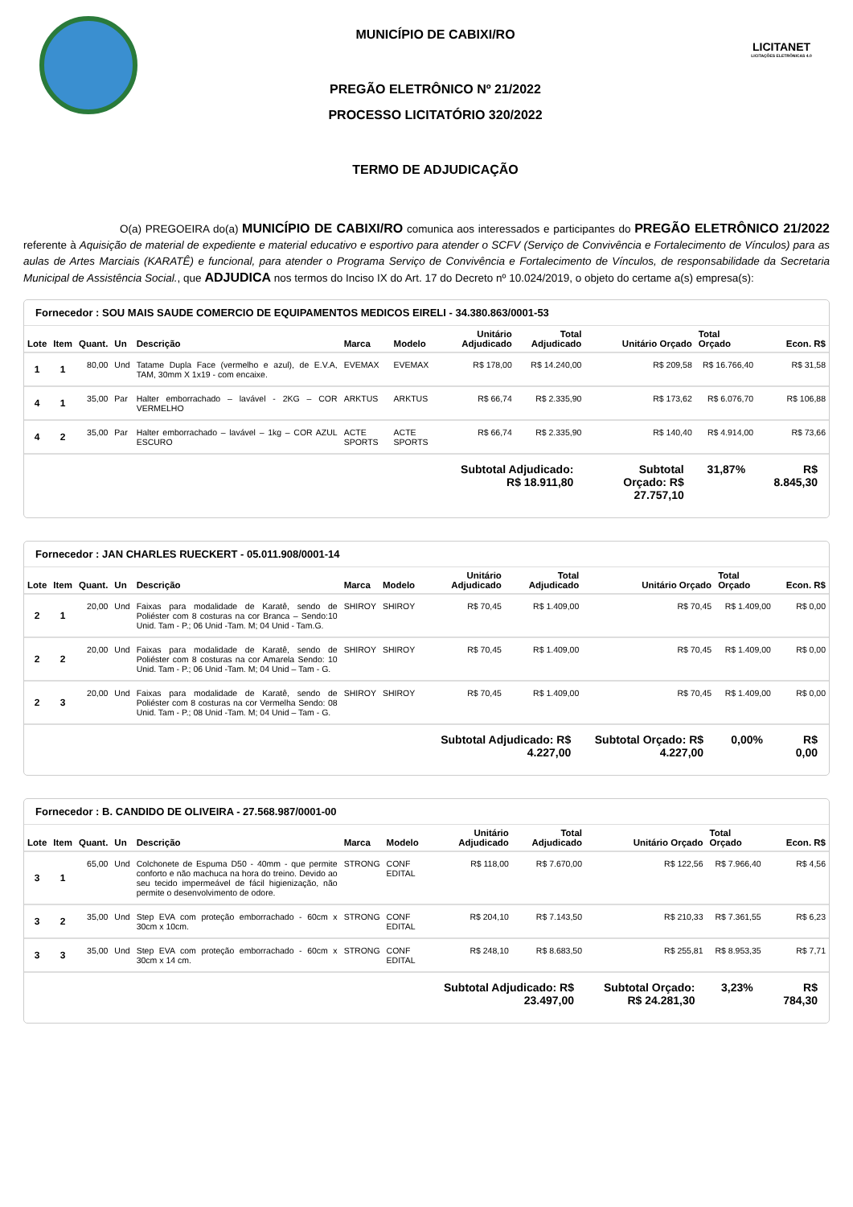MUNICÍPIO DE CABIXI/RO
PREGÃO ELETRÔNICO Nº 21/2022
PROCESSO LICITATÓRIO 320/2022
TERMO DE ADJUDICAÇÃO
LICITANET
LICITAÇÕES ELETRÔNICAS 4.0
O(a) PREGOEIRA do(a) MUNICÍPIO DE CABIXI/RO comunica aos interessados e participantes do PREGÃO ELETRÔNICO 21/2022 referente à Aquisição de material de expediente e material educativo e esportivo para atender o SCFV (Serviço de Convivência e Fortalecimento de Vínculos) para as aulas de Artes Marciais (KARATÊ) e funcional, para atender o Programa Serviço de Convivência e Fortalecimento de Vínculos, de responsabilidade da Secretaria Municipal de Assistência Social., que ADJUDICA nos termos do Inciso IX do Art. 17 do Decreto nº 10.024/2019, o objeto do certame a(s) empresa(s):
Fornecedor : SOU MAIS SAUDE COMERCIO DE EQUIPAMENTOS MEDICOS EIRELI - 34.380.863/0001-53
| Lote | Item | Quant. | Un | Descrição | Marca | Modelo | Unitário Adjudicado | Total Adjudicado | Unitário Orçado | Total Orçado | Econ. R$ |
| --- | --- | --- | --- | --- | --- | --- | --- | --- | --- | --- | --- |
| 1 | 1 | 80,00 | Und | Tatame Dupla Face (vermelho e azul), de E.V.A, TAM, 30mm X 1x19 - com encaixe. | EVEMAX | EVEMAX | R$ 178,00 | R$ 14.240,00 | R$ 209,58 | R$ 16.766,40 | R$ 31,58 |
| 4 | 1 | 35,00 | Par | Halter emborrachado – lavável - 2KG – COR VERMELHO | ARKTUS | ARKTUS | R$ 66,74 | R$ 2.335,90 | R$ 173,62 | R$ 6.076,70 | R$ 106,88 |
| 4 | 2 | 35,00 | Par | Halter emborrachado – lavável – 1kg – COR AZUL ESCURO | ACTE SPORTS | ACTE SPORTS | R$ 66,74 | R$ 2.335,90 | R$ 140,40 | R$ 4.914,00 | R$ 73,66 |
| | | | | | | | Subtotal Adjudicado: R$ 18.911,80 | | Subtotal Orçado: R$ 27.757,10 | 31,87% | R$ 8.845,30 |
Fornecedor : JAN CHARLES RUECKERT - 05.011.908/0001-14
| Lote | Item | Quant. | Un | Descrição | Marca | Modelo | Unitário Adjudicado | Total Adjudicado | Unitário Orçado | Total Orçado | Econ. R$ |
| --- | --- | --- | --- | --- | --- | --- | --- | --- | --- | --- | --- |
| 2 | 1 | 20,00 | Und | Faixas para modalidade de Karatê, sendo de Poliéster com 8 costuras na cor Branca – Sendo:10 Unid. Tam - P.; 06 Unid -Tam. M; 04 Unid - Tam.G. | SHIROY | SHIROY | R$ 70,45 | R$ 1.409,00 | R$ 70,45 | R$ 1.409,00 | R$ 0,00 |
| 2 | 2 | 20,00 | Und | Faixas para modalidade de Karatê, sendo de Poliéster com 8 costuras na cor Amarela Sendo: 10 Unid. Tam - P.; 06 Unid -Tam. M; 04 Unid – Tam - G. | SHIROY | SHIROY | R$ 70,45 | R$ 1.409,00 | R$ 70,45 | R$ 1.409,00 | R$ 0,00 |
| 2 | 3 | 20,00 | Und | Faixas para modalidade de Karatê, sendo de Poliéster com 8 costuras na cor Vermelha Sendo: 08 Unid. Tam - P.; 08 Unid -Tam. M; 04 Unid – Tam - G. | SHIROY | SHIROY | R$ 70,45 | R$ 1.409,00 | R$ 70,45 | R$ 1.409,00 | R$ 0,00 |
| | | | | | | | Subtotal Adjudicado: R$ 4.227,00 | | Subtotal Orçado: R$ 4.227,00 | 0,00% | R$ 0,00 |
Fornecedor : B. CANDIDO DE OLIVEIRA - 27.568.987/0001-00
| Lote | Item | Quant. | Un | Descrição | Marca | Modelo | Unitário Adjudicado | Total Adjudicado | Unitário Orçado | Total Orçado | Econ. R$ |
| --- | --- | --- | --- | --- | --- | --- | --- | --- | --- | --- | --- |
| 3 | 1 | 65,00 | Und | Colchonete de Espuma D50 - 40mm - que permite conforto e não machuca na hora do treino. Devido ao seu tecido impermeável de fácil higienização, não permite o desenvolvimento de odore. | STRONG | CONF EDITAL | R$ 118,00 | R$ 7.670,00 | R$ 122,56 | R$ 7.966,40 | R$ 4,56 |
| 3 | 2 | 35,00 | Und | Step EVA com proteção emborrachado - 60cm x 30cm x 10cm. | STRONG | CONF EDITAL | R$ 204,10 | R$ 7.143,50 | R$ 210,33 | R$ 7.361,55 | R$ 6,23 |
| 3 | 3 | 35,00 | Und | Step EVA com proteção emborrachado - 60cm x 30cm x 14 cm. | STRONG | CONF EDITAL | R$ 248,10 | R$ 8.683,50 | R$ 255,81 | R$ 8.953,35 | R$ 7,71 |
| | | | | | | | Subtotal Adjudicado: R$ 23.497,00 | | Subtotal Orçado: R$ 24.281,30 | 3,23% | R$ 784,30 |